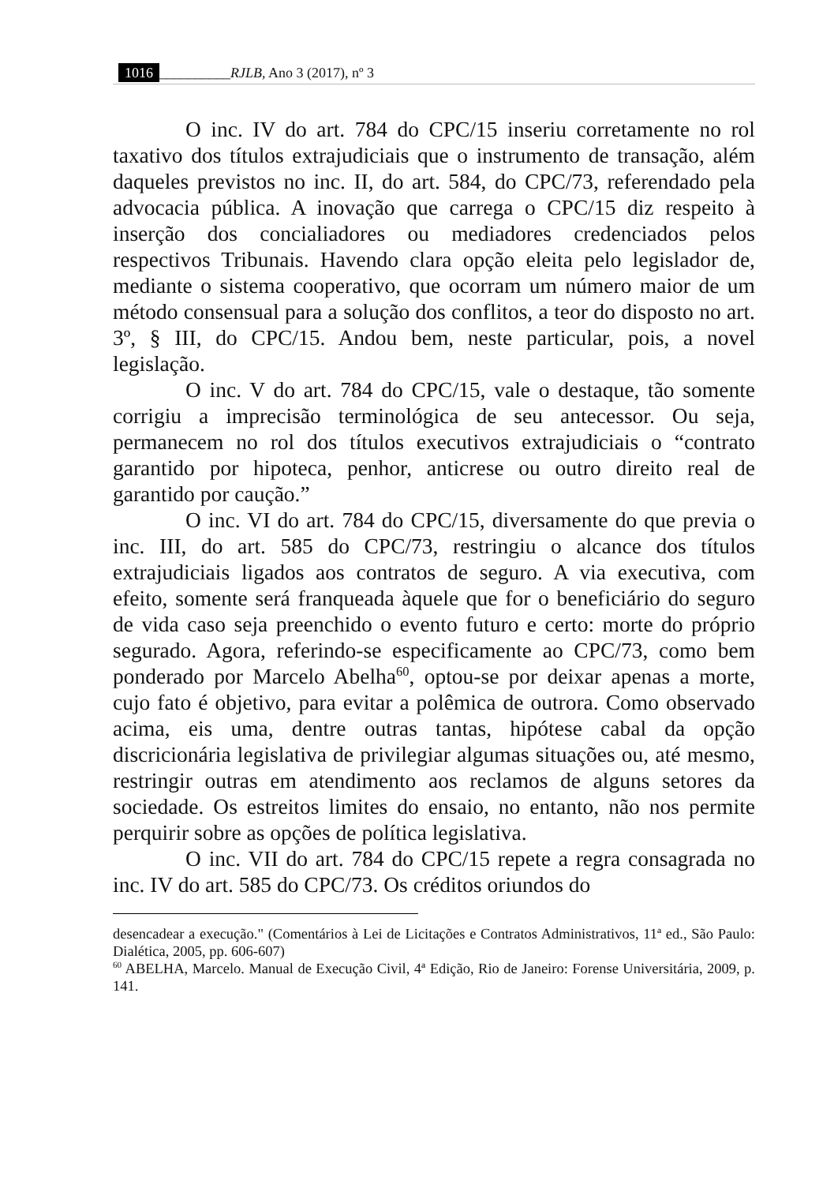1016 __________RJLB, Ano 3 (2017), nº 3
O inc. IV do art. 784 do CPC/15 inseriu corretamente no rol taxativo dos títulos extrajudiciais que o instrumento de transação, além daqueles previstos no inc. II, do art. 584, do CPC/73, referendado pela advocacia pública. A inovação que carrega o CPC/15 diz respeito à inserção dos concialiadores ou mediadores credenciados pelos respectivos Tribunais. Havendo clara opção eleita pelo legislador de, mediante o sistema cooperativo, que ocorram um número maior de um método consensual para a solução dos conflitos, a teor do disposto no art. 3º, § III, do CPC/15. Andou bem, neste particular, pois, a novel legislação.
O inc. V do art. 784 do CPC/15, vale o destaque, tão somente corrigiu a imprecisão terminológica de seu antecessor. Ou seja, permanecem no rol dos títulos executivos extrajudiciais o “contrato garantido por hipoteca, penhor, anticrese ou outro direito real de garantido por caução.”
O inc. VI do art. 784 do CPC/15, diversamente do que previa o inc. III, do art. 585 do CPC/73, restringiu o alcance dos títulos extrajudiciais ligados aos contratos de seguro. A via executiva, com efeito, somente será franqueada àquele que for o beneficiário do seguro de vida caso seja preenchido o evento futuro e certo: morte do próprio segurado. Agora, referindo-se especificamente ao CPC/73, como bem ponderado por Marcelo Abelha<sup>60</sup>, optou-se por deixar apenas a morte, cujo fato é objetivo, para evitar a polêmica de outrora. Como observado acima, eis uma, dentre outras tantas, hipótese cabal da opção discricionária legislativa de privilegiar algumas situações ou, até mesmo, restringir outras em atendimento aos reclamos de alguns setores da sociedade. Os estreitos limites do ensaio, no entanto, não nos permite perquirir sobre as opções de política legislativa.
O inc. VII do art. 784 do CPC/15 repete a regra consagrada no inc. IV do art. 585 do CPC/73. Os créditos oriundos do
desencadear a execução." (Comentários à Lei de Licitações e Contratos Administrativos, 11ª ed., São Paulo: Dialética, 2005, pp. 606-607)
<sup>60</sup> ABELHA, Marcelo. Manual de Execução Civil, 4ª Edição, Rio de Janeiro: Forense Universitária, 2009, p. 141.